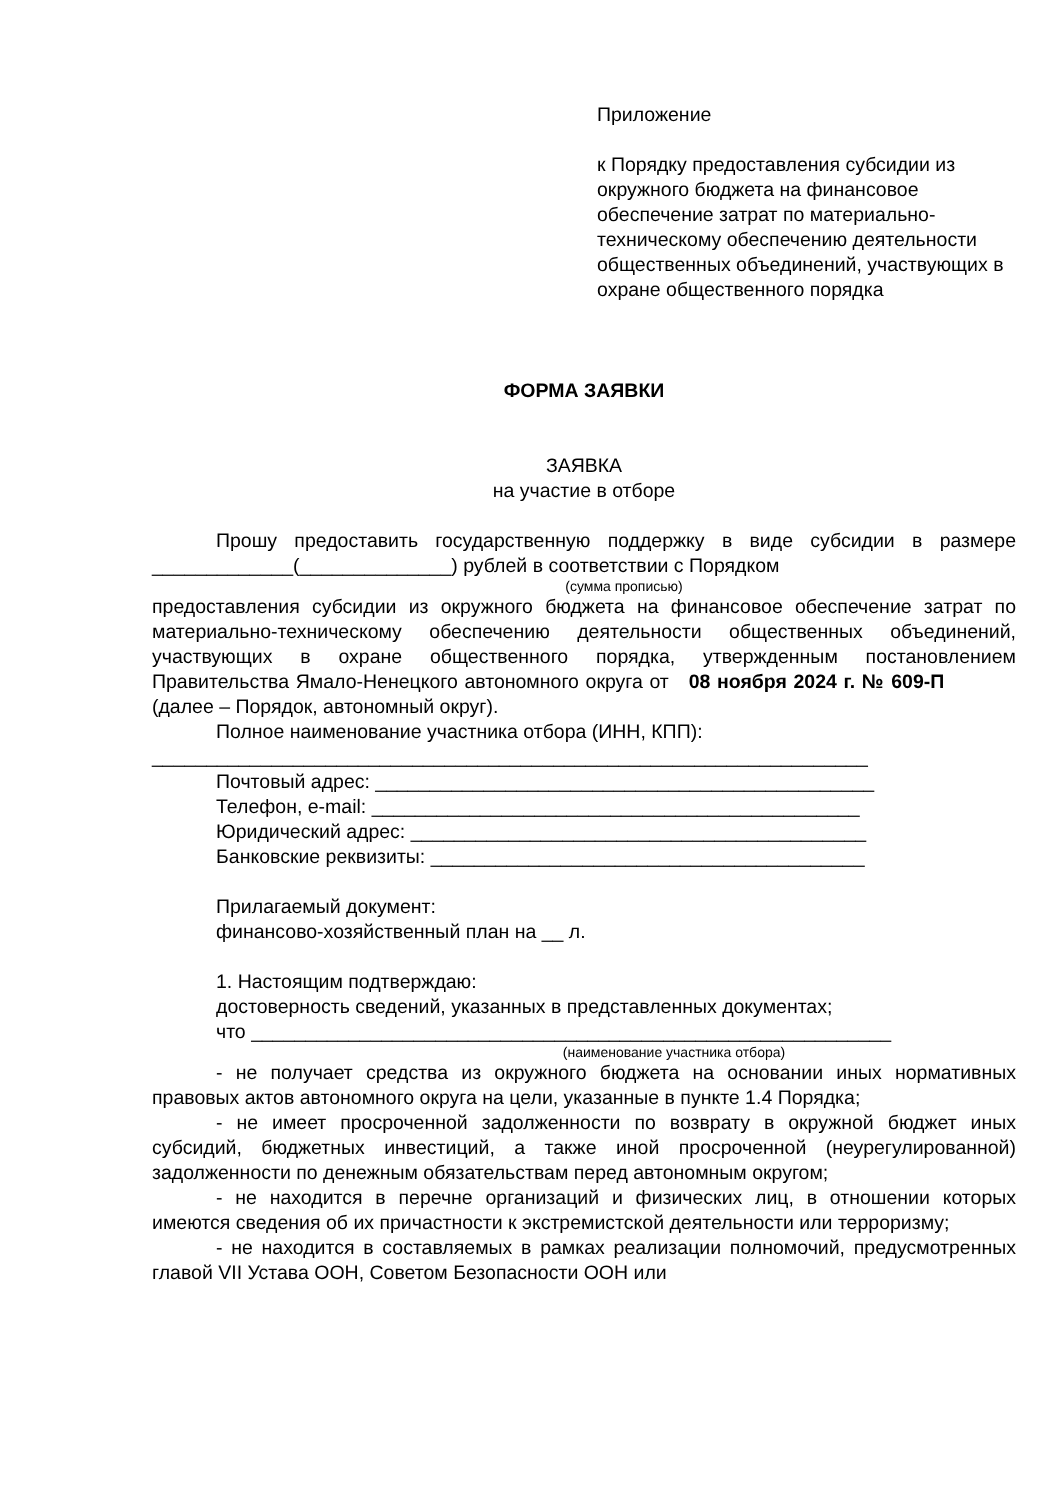Приложение
к Порядку предоставления субсидии из окружного бюджета на финансовое обеспечение затрат по материально-техническому обеспечению деятельности общественных объединений, участвующих в охране общественного порядка
ФОРМА ЗАЯВКИ
ЗАЯВКА
на участие в отборе
Прошу предоставить государственную поддержку в виде субсидии в размере _____________(______________) рублей в соответствии с Порядком
(сумма прописью)
предоставления субсидии из окружного бюджета на финансовое обеспечение затрат по материально-техническому обеспечению деятельности общественных объединений, участвующих в охране общественного порядка, утвержденным постановлением Правительства Ямало-Ненецкого автономного округа от 08 ноября 2024 г. № 609-П (далее – Порядок, автономный округ).
Полное наименование участника отбора (ИНН, КПП):
__________________________________________________________________
Почтовый адрес: ______________________________________________
Телефон, e-mail: _____________________________________________
Юридический адрес: __________________________________________
Банковские реквизиты: ________________________________________
Прилагаемый документ:
финансово-хозяйственный план на __ л.
1. Настоящим подтверждаю:
достоверность сведений, указанных в представленных документах;
что ___________________________________________________________
(наименование участника отбора)
- не получает средства из окружного бюджета на основании иных нормативных правовых актов автономного округа на цели, указанные в пункте 1.4 Порядка;
- не имеет просроченной задолженности по возврату в окружной бюджет иных субсидий, бюджетных инвестиций, а также иной просроченной (неурегулированной) задолженности по денежным обязательствам перед автономным округом;
- не находится в перечне организаций и физических лиц, в отношении которых имеются сведения об их причастности к экстремистской деятельности или терроризму;
- не находится в составляемых в рамках реализации полномочий, предусмотренных главой VII Устава ООН, Советом Безопасности ООН или